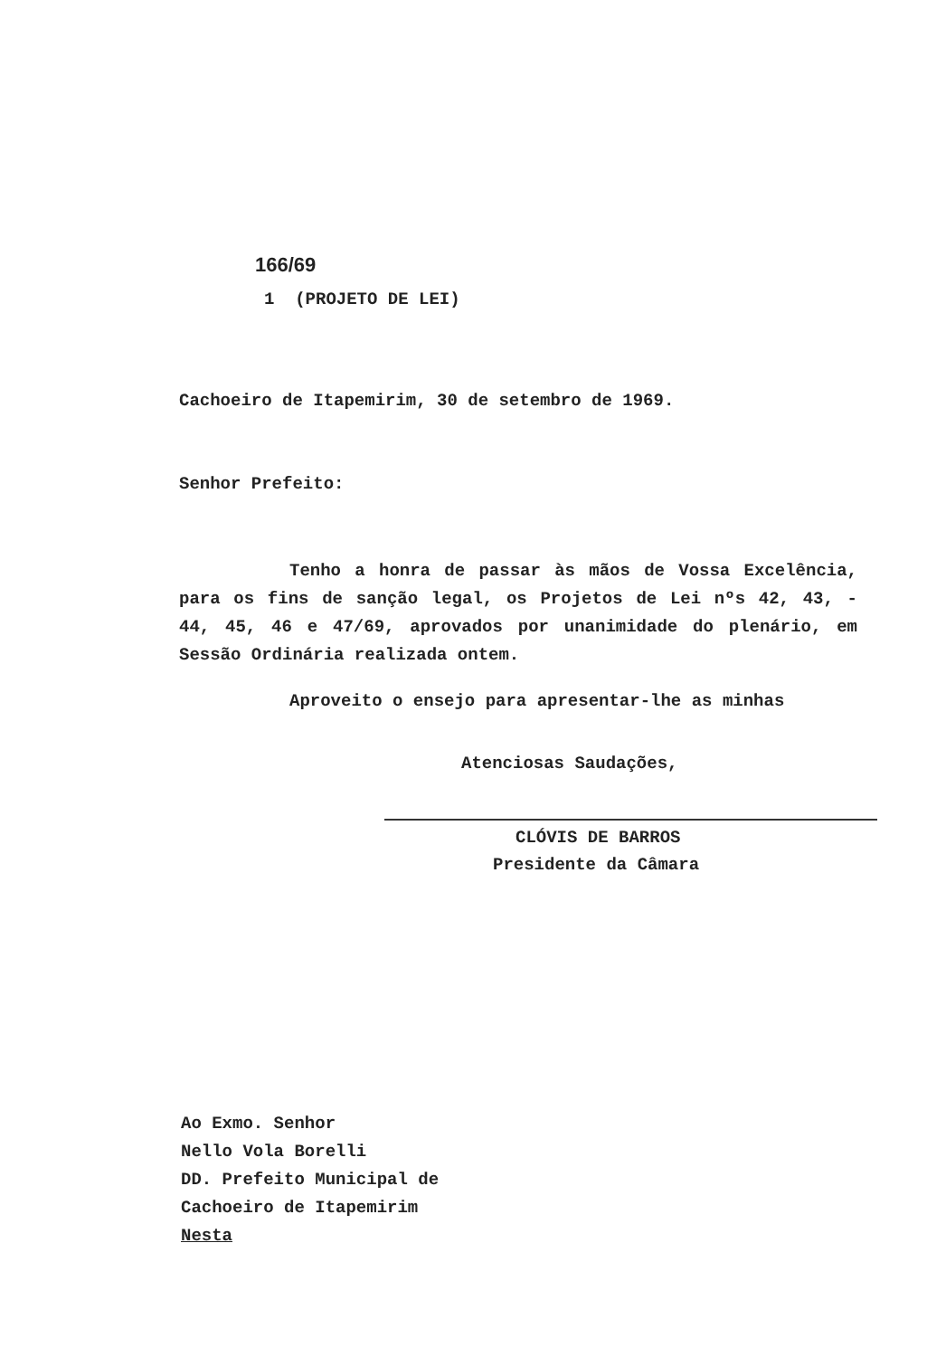166/69
1 (PROJETO DE LEI)
Cachoeiro de Itapemirim, 30 de setembro de 1969.
Senhor Prefeito:
Tenho a honra de passar às mãos de Vossa Excelência, para os fins de sanção legal, os Projetos de Lei nºs 42, 43, - 44, 45, 46 e 47/69, aprovados por unanimidade do plenário, em Sessão Ordinária realizada ontem.
Aproveito o ensejo para apresentar-lhe as minhas
Atenciosas Saudações,
CLÓVIS DE BARROS
Presidente da Câmara
Ao Exmo. Senhor
Nello Vola Borelli
DD. Prefeito Municipal de
Cachoeiro de Itapemirim
Nesta